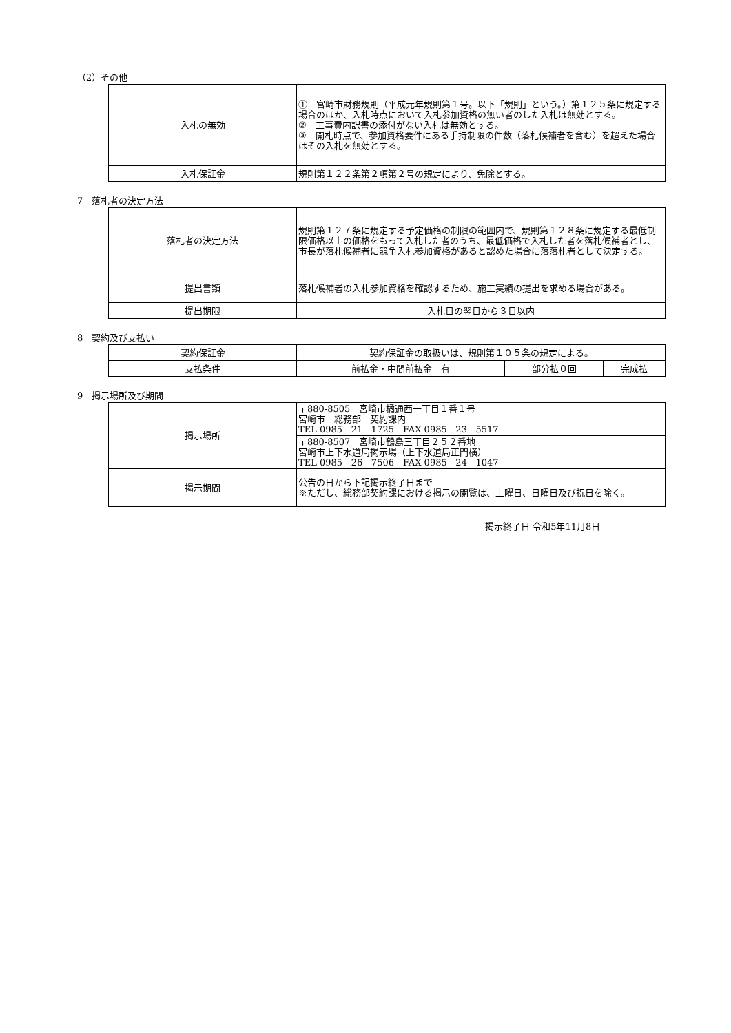（2）その他
| 入札の無効 | ① 宮崎市財務規則（平成元年規則第１号。以下「規則」という。）第１２５条に規定する場合のほか、入札時点において入札参加資格の無い者のした入札は無効とする。 ② 工事費内訳書の添付がない入札は無効とする。 ③ 開札時点で、参加資格要件にある手持制限の件数（落札候補者を含む）を超えた場合はその入札を無効とする。 |
| 入札保証金 | 規則第１２２条第２項第２号の規定により、免除とする。 |
7　落札者の決定方法
| 落札者の決定方法 | 規則第１２７条に規定する予定価格の制限の範囲内で、規則第１２８条に規定する最低制限価格以上の価格をもって入札した者のうち、最低価格で入札した者を落札候補者とし、市長が落札候補者に競争入札参加資格があると認めた場合に落落札者として決定する。 |
| 提出書類 | 落札候補者の入札参加資格を確認するため、施工実績の提出を求める場合がある。 |
| 提出期限 | 入札日の翌日から３日以内 |
8　契約及び支払い
| 契約保証金 | 契約保証金の取扱いは、規則第１０５条の規定による。 | | |
| 支払条件 | 前払金・中間前払金 有 | 部分払０回 | 完成払 |
9　掲示場所及び期間
| 掲示場所 | 〒880-8505 宮崎市橘通西一丁目１番１号 宮崎市 総務部 契約課内 TEL 0985 - 21 - 1725 FAX 0985 - 23 - 5517 |
| | 〒880-8507 宮崎市鶴島三丁目２５２番地 宮崎市上下水道局掲示場（上下水道局正門横） TEL 0985 - 26 - 7506 FAX 0985 - 24 - 1047 |
| 掲示期間 | 公告の日から下記掲示終了日まで ※ただし、総務部契約課における掲示の閲覧は、土曜日、日曜日及び祝日を除く。 |
掲示終了日 令和5年11月8日